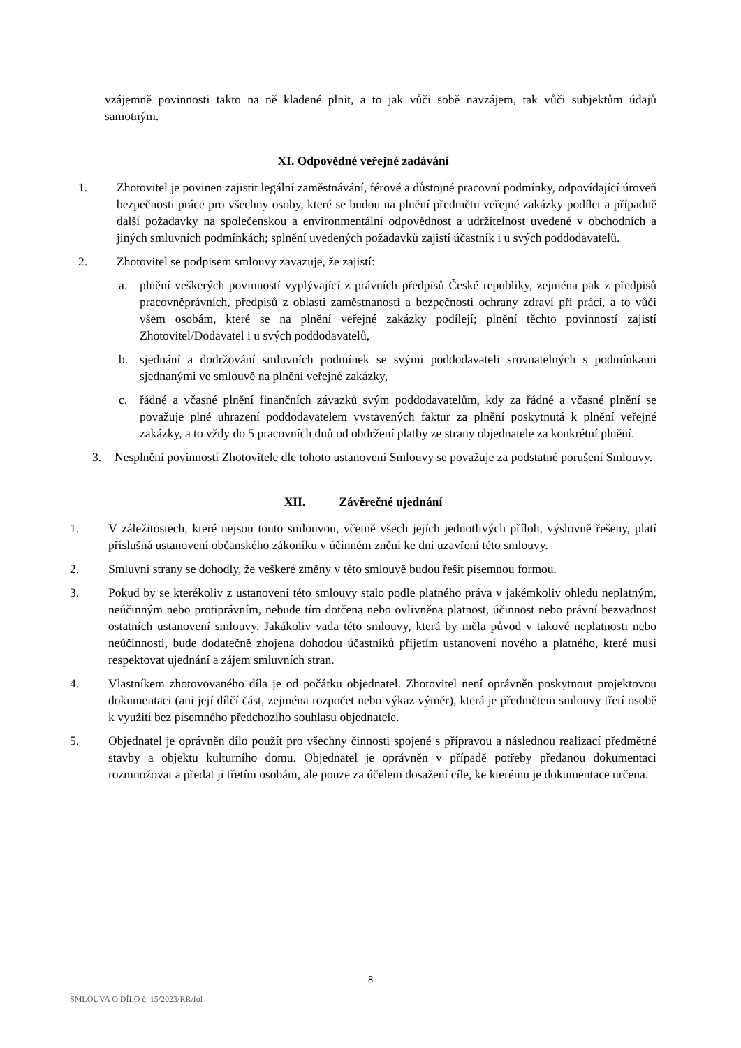vzájemně povinnosti takto na ně kladené plnit, a to jak vůči sobě navzájem, tak vůči subjektům údajů samotným.
XI. Odpovědné veřejné zadávání
1. Zhotovitel je povinen zajistit legální zaměstnávání, férové a důstojné pracovní podmínky, odpovídající úroveň bezpečnosti práce pro všechny osoby, které se budou na plnění předmětu veřejné zakázky podílet a případně další požadavky na společenskou a environmentální odpovědnost a udržitelnost uvedené v obchodních a jiných smluvních podmínkách; splnění uvedených požadavků zajistí účastník i u svých poddodavatelů.
2. Zhotovitel se podpisem smlouvy zavazuje, že zajistí:
a. plnění veškerých povinností vyplývající z právních předpisů České republiky, zejména pak z předpisů pracovněprávních, předpisů z oblasti zaměstnanosti a bezpečnosti ochrany zdraví při práci, a to vůči všem osobám, které se na plnění veřejné zakázky podílejí; plnění těchto povinností zajistí Zhotovitel/Dodavatel i u svých poddodavatelů,
b. sjednání a dodržování smluvních podmínek se svými poddodavateli srovnatelných s podmínkami sjednanými ve smlouvě na plnění veřejné zakázky,
c. řádné a včasné plnění finančních závazků svým poddodavatelům, kdy za řádné a včasné plnění se považuje plné uhrazení poddodavatelem vystavených faktur za plnění poskytnutá k plnění veřejné zakázky, a to vždy do 5 pracovních dnů od obdržení platby ze strany objednatele za konkrétní plnění.
3. Nesplnění povinností Zhotovitele dle tohoto ustanovení Smlouvy se považuje za podstatné porušení Smlouvy.
XII. Závěrečné ujednání
1. V záležitostech, které nejsou touto smlouvou, včetně všech jejích jednotlivých příloh, výslovně řešeny, platí příslušná ustanovení občanského zákoníku v účinném znění ke dni uzavření této smlouvy.
2. Smluvní strany se dohodly, že veškeré změny v této smlouvě budou řešit písemnou formou.
3. Pokud by se kterékoliv z ustanovení této smlouvy stalo podle platného práva v jakémkoliv ohledu neplatným, neúčinným nebo protiprávním, nebude tím dotčena nebo ovlivněna platnost, účinnost nebo právní bezvadnost ostatních ustanovení smlouvy. Jakákoliv vada této smlouvy, která by měla původ v takové neplatnosti nebo neúčinnosti, bude dodatečně zhojena dohodou účastníků přijetím ustanovení nového a platného, které musí respektovat ujednání a zájem smluvních stran.
4. Vlastníkem zhotovovaného díla je od počátku objednatel. Zhotovitel není oprávněn poskytnout projektovou dokumentaci (ani její dílčí část, zejména rozpočet nebo výkaz výměr), která je předmětem smlouvy třetí osobě k využití bez písemného předchozího souhlasu objednatele.
5. Objednatel je oprávněn dílo použít pro všechny činnosti spojené s přípravou a následnou realizací předmětné stavby a objektu kulturního domu. Objednatel je oprávněn v případě potřeby předanou dokumentaci rozmnožovat a předat ji třetím osobám, ale pouze za účelem dosažení cíle, ke kterému je dokumentace určena.
8
SMLOUVA O DÍLO č. 15/2023/RR/fol